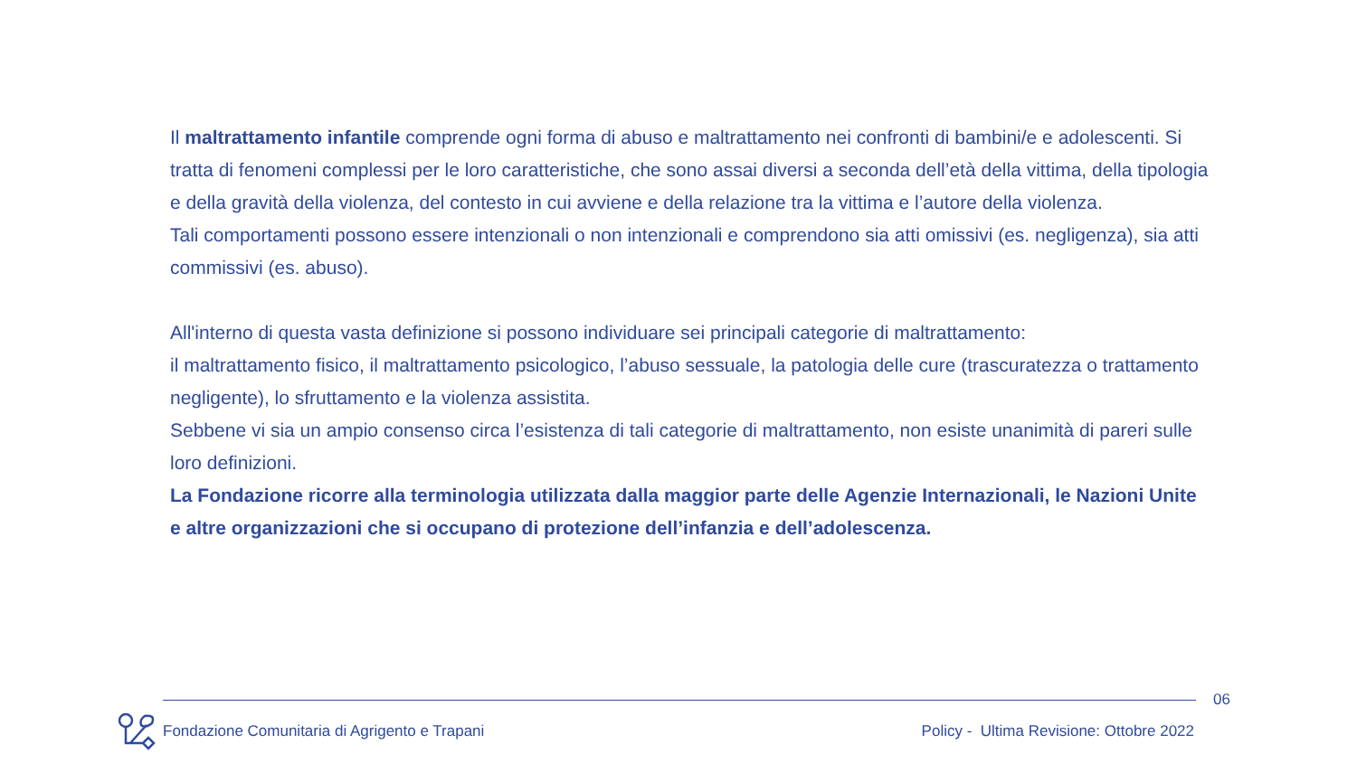Il maltrattamento infantile comprende ogni forma di abuso e maltrattamento nei confronti di bambini/e e adolescenti. Si tratta di fenomeni complessi per le loro caratteristiche, che sono assai diversi a seconda dell’età della vittima, della tipologia e della gravità della violenza, del contesto in cui avviene e della relazione tra la vittima e l’autore della violenza.
Tali comportamenti possono essere intenzionali o non intenzionali e comprendono sia atti omissivi (es. negligenza), sia atti commissivi (es. abuso).
All'interno di questa vasta definizione si possono individuare sei principali categorie di maltrattamento:
il maltrattamento fisico, il maltrattamento psicologico, l’abuso sessuale, la patologia delle cure (trascuratezza o trattamento negligente), lo sfruttamento e la violenza assistita.
Sebbene vi sia un ampio consenso circa l’esistenza di tali categorie di maltrattamento, non esiste unanimità di pareri sulle loro definizioni.
La Fondazione ricorre alla terminologia utilizzata dalla maggior parte delle Agenzie Internazionali, le Nazioni Unite e altre organizzazioni che si occupano di protezione dell’infanzia e dell’adolescenza.
06
Fondazione Comunitaria di Agrigento e Trapani
Policy - Ultima Revisione: Ottobre 2022